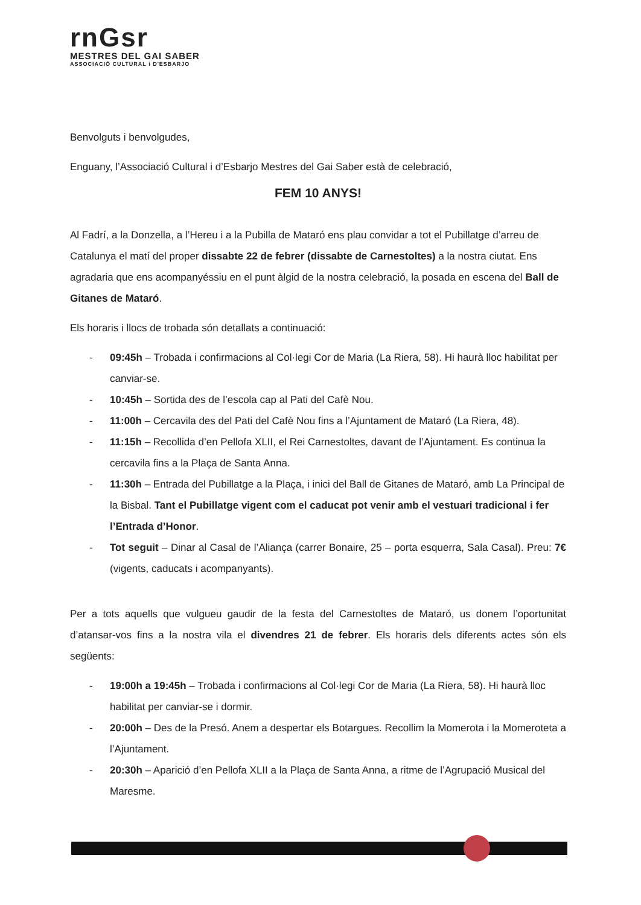rnGsr
MESTRES DEL GAI SABER
ASSOCIACIÓ CULTURAL i D'ESBARJO
Benvolguts i benvolgudes,
Enguany, l’Associació Cultural i d’Esbarjo Mestres del Gai Saber està de celebració,
FEM 10 ANYS!
Al Fadrí, a la Donzella, a l’Hereu i a la Pubilla de Mataró ens plau convidar a tot el Pubillatge d’arreu de Catalunya el matí del proper dissabte 22 de febrer (dissabte de Carnestoltes) a la nostra ciutat. Ens agradaria que ens acompanyéssiu en el punt àlgid de la nostra celebració, la posada en escena del Ball de Gitanes de Mataró.
Els horaris i llocs de trobada són detallats a continuació:
- 09:45h – Trobada i confirmacions al Col·legi Cor de Maria (La Riera, 58). Hi haurà lloc habilitat per canviar-se.
- 10:45h – Sortida des de l’escola cap al Pati del Cafè Nou.
- 11:00h – Cercavila des del Pati del Cafè Nou fins a l’Ajuntament de Mataró (La Riera, 48).
- 11:15h – Recollida d’en Pellofa XLII, el Rei Carnestoltes, davant de l’Ajuntament. Es continua la cercavila fins a la Plaça de Santa Anna.
- 11:30h – Entrada del Pubillatge a la Plaça, i inici del Ball de Gitanes de Mataró, amb La Principal de la Bisbal. Tant el Pubillatge vigent com el caducat pot venir amb el vestuari tradicional i fer l’Entrada d’Honor.
- Tot seguit – Dinar al Casal de l’Aliança (carrer Bonaire, 25 – porta esquerra, Sala Casal). Preu: 7€ (vigents, caducats i acompanyants).
Per a tots aquells que vulgueu gaudir de la festa del Carnestoltes de Mataró, us donem l’oportunitat d’atansar-vos fins a la nostra vila el divendres 21 de febrer. Els horaris dels diferents actes són els següents:
- 19:00h a 19:45h – Trobada i confirmacions al Col·legi Cor de Maria (La Riera, 58). Hi haurà lloc habilitat per canviar-se i dormir.
- 20:00h – Des de la Presó. Anem a despertar els Botargues. Recollim la Momerota i la Momeroteta a l’Ajuntament.
- 20:30h – Aparició d’en Pellofa XLII a la Plaça de Santa Anna, a ritme de l’Agrupació Musical del Maresme.